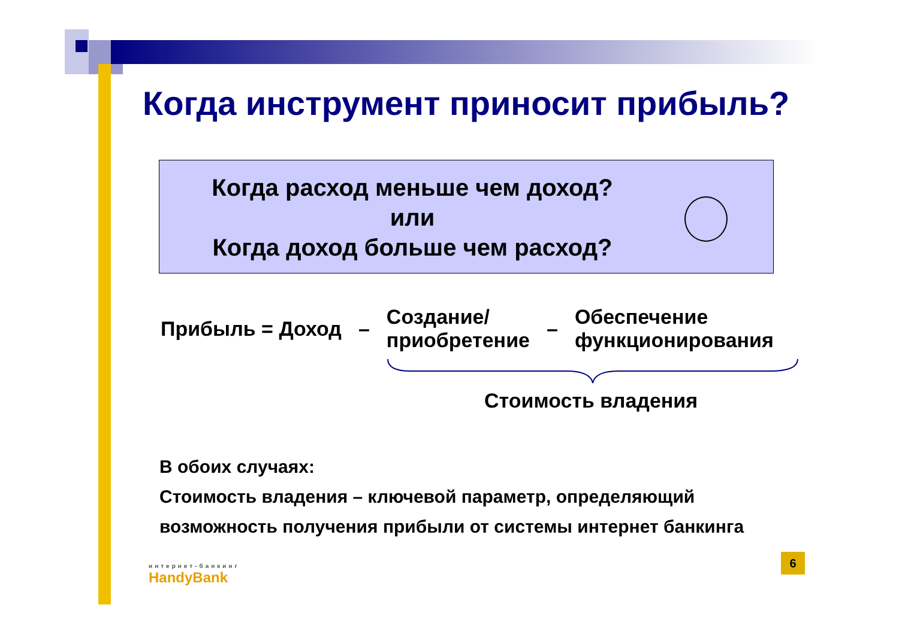Когда инструмент приносит прибыль?
Когда расход меньше чем доход?
или
Когда доход больше чем расход?
☺
Прибыль = Доход – Создание/
приобретение – Обеспечение
функционирования
Стоимость владения
В обоих случаях:
Стоимость владения – ключевой параметр, определяющий
возможность получения прибыли от системы интернет банкинга
6
интернет-банкинг
HandyBank